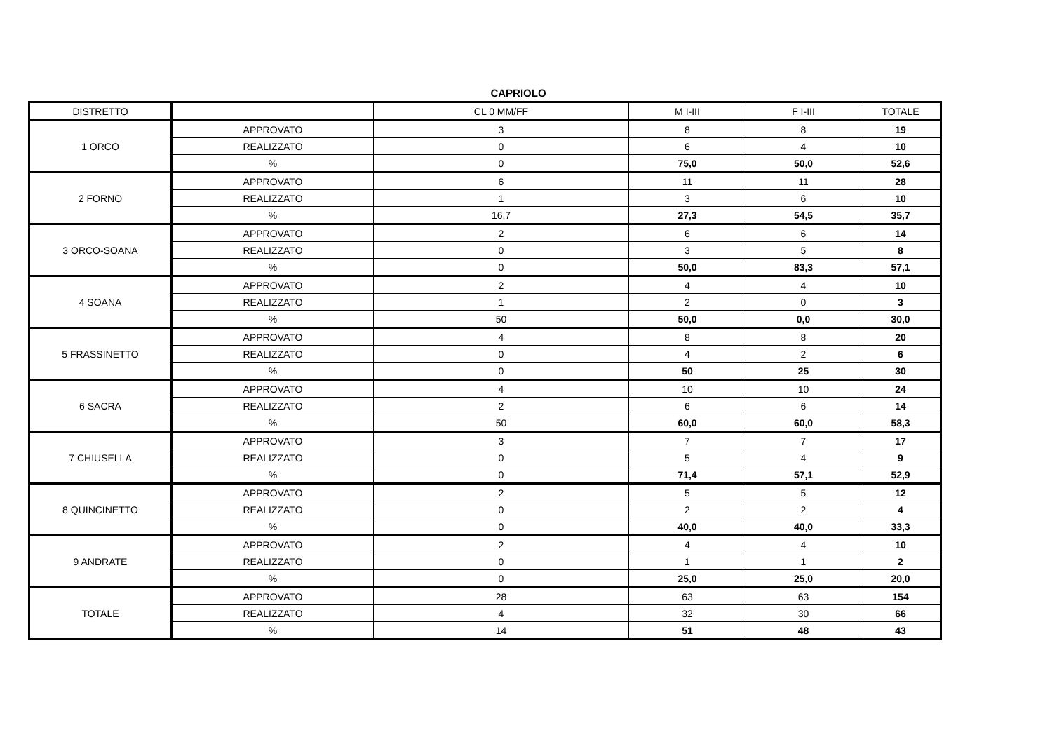CAPRIOLO
| DISTRETTO | | CL 0 MM/FF | M I-III | F I-III | TOTALE |
| --- | --- | --- | --- | --- | --- |
| 1 ORCO | APPROVATO | 3 | 8 | 8 | 19 |
| | REALIZZATO | 0 | 6 | 4 | 10 |
| | % | 0 | 75,0 | 50,0 | 52,6 |
| 2 FORNO | APPROVATO | 6 | 11 | 11 | 28 |
| | REALIZZATO | 1 | 3 | 6 | 10 |
| | % | 16,7 | 27,3 | 54,5 | 35,7 |
| 3 ORCO-SOANA | APPROVATO | 2 | 6 | 6 | 14 |
| | REALIZZATO | 0 | 3 | 5 | 8 |
| | % | 0 | 50,0 | 83,3 | 57,1 |
| 4 SOANA | APPROVATO | 2 | 4 | 4 | 10 |
| | REALIZZATO | 1 | 2 | 0 | 3 |
| | % | 50 | 50,0 | 0,0 | 30,0 |
| 5 FRASSINETTO | APPROVATO | 4 | 8 | 8 | 20 |
| | REALIZZATO | 0 | 4 | 2 | 6 |
| | % | 0 | 50 | 25 | 30 |
| 6 SACRA | APPROVATO | 4 | 10 | 10 | 24 |
| | REALIZZATO | 2 | 6 | 6 | 14 |
| | % | 50 | 60,0 | 60,0 | 58,3 |
| 7 CHIUSELLA | APPROVATO | 3 | 7 | 7 | 17 |
| | REALIZZATO | 0 | 5 | 4 | 9 |
| | % | 0 | 71,4 | 57,1 | 52,9 |
| 8 QUINCINETTO | APPROVATO | 2 | 5 | 5 | 12 |
| | REALIZZATO | 0 | 2 | 2 | 4 |
| | % | 0 | 40,0 | 40,0 | 33,3 |
| 9 ANDRATE | APPROVATO | 2 | 4 | 4 | 10 |
| | REALIZZATO | 0 | 1 | 1 | 2 |
| | % | 0 | 25,0 | 25,0 | 20,0 |
| TOTALE | APPROVATO | 28 | 63 | 63 | 154 |
| | REALIZZATO | 4 | 32 | 30 | 66 |
| | % | 14 | 51 | 48 | 43 |